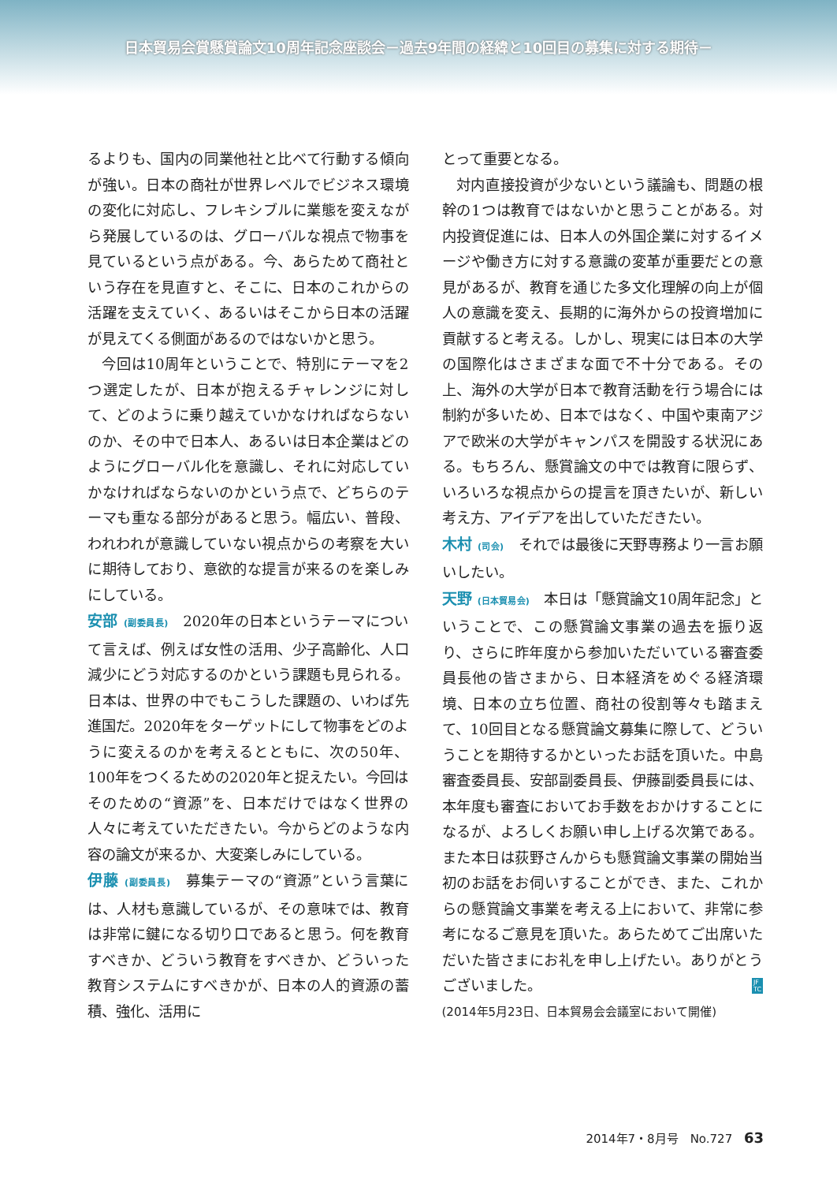日本貿易会賞懸賞論文10周年記念座談会－過去9年間の経緯と10回目の募集に対する期待－
るよりも、国内の同業他社と比べて行動する傾向が強い。日本の商社が世界レベルでビジネス環境の変化に対応し、フレキシブルに業態を変えながら発展しているのは、グローバルな視点で物事を見ているという点がある。今、あらためて商社という存在を見直すと、そこに、日本のこれからの活躍を支えていく、あるいはそこから日本の活躍が見えてくる側面があるのではないかと思う。
今回は10周年ということで、特別にテーマを2つ選定したが、日本が抱えるチャレンジに対して、どのように乗り越えていかなければならないのか、その中で日本人、あるいは日本企業はどのようにグローバル化を意識し、それに対応していかなければならないのかという点で、どちらのテーマも重なる部分があると思う。幅広い、普段、われわれが意識していない視点からの考察を大いに期待しており、意欲的な提言が来るのを楽しみにしている。
安部 (副委員長)　2020年の日本というテーマについて言えば、例えば女性の活用、少子高齢化、人口減少にどう対応するのかという課題も見られる。日本は、世界の中でもこうした課題の、いわば先進国だ。2020年をターゲットにして物事をどのように変えるのかを考えるとともに、次の50年、100年をつくるための2020年と捉えたい。今回はそのための“資源”を、日本だけではなく世界の人々に考えていただきたい。今からどのような内容の論文が来るか、大変楽しみにしている。
伊藤 (副委員長)　募集テーマの“資源”という言葉には、人材も意識しているが、その意味では、教育は非常に鍵になる切り口であると思う。何を教育すべきか、どういう教育をすべきか、どういった教育システムにすべきかが、日本の人的資源の蓄積、強化、活用に
とって重要となる。
対内直接投資が少ないという議論も、問題の根幹の1つは教育ではないかと思うことがある。対内投資促進には、日本人の外国企業に対するイメージや働き方に対する意識の変革が重要だとの意見があるが、教育を通じた多文化理解の向上が個人の意識を変え、長期的に海外からの投資増加に貢献すると考える。しかし、現実には日本の大学の国際化はさまざまな面で不十分である。その上、海外の大学が日本で教育活動を行う場合には制約が多いため、日本ではなく、中国や東南アジアで欧米の大学がキャンパスを開設する状況にある。もちろん、懸賞論文の中では教育に限らず、いろいろな視点からの提言を頂きたいが、新しい考え方、アイデアを出していただきたい。
木村 (司会)　それでは最後に天野専務より一言お願いしたい。
天野 (日本貿易会)　本日は「懸賞論文10周年記念」ということで、この懸賞論文事業の過去を振り返り、さらに昨年度から参加いただいている審査委員長他の皆さまから、日本経済をめぐる経済環境、日本の立ち位置、商社の役割等々も踏まえて、10回目となる懸賞論文募集に際して、どういうことを期待するかといったお話を頂いた。中島審査委員長、安部副委員長、伊藤副委員長には、本年度も審査においてお手数をおかけすることになるが、よろしくお願い申し上げる次第である。また本日は荻野さんからも懸賞論文事業の開始当初のお話をお伺いすることができ、また、これからの懸賞論文事業を考える上において、非常に参考になるご意見を頂いた。あらためてご出席いただいた皆さまにお礼を申し上げたい。ありがとうございました。 JF
TC
(2014年5月23日、日本貿易会会議室において開催)
2014年7・8月号　No.727 63